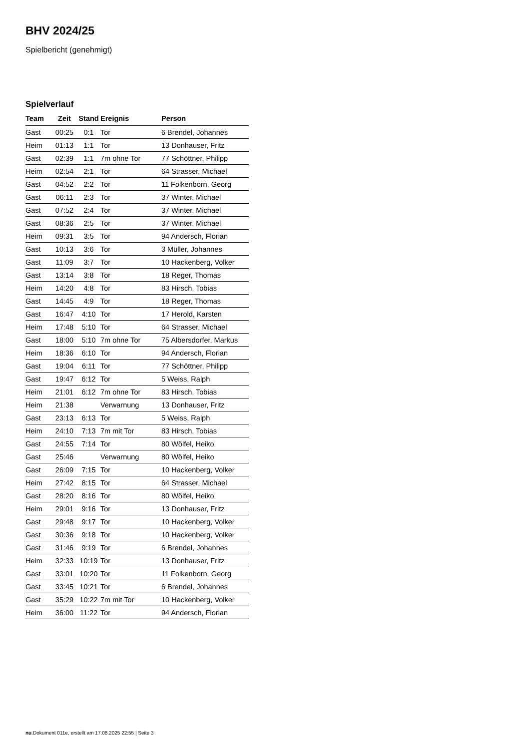BHV 2024/25
Spielbericht (genehmigt)
Spielverlauf
| Team | Zeit | Stand | Ereignis | Person |
| --- | --- | --- | --- | --- |
| Gast | 00:25 | 0:1 | Tor | 6 Brendel, Johannes |
| Heim | 01:13 | 1:1 | Tor | 13 Donhauser, Fritz |
| Gast | 02:39 | 1:1 | 7m ohne Tor | 77 Schöttner, Philipp |
| Heim | 02:54 | 2:1 | Tor | 64 Strasser, Michael |
| Gast | 04:52 | 2:2 | Tor | 11 Folkenborn, Georg |
| Gast | 06:11 | 2:3 | Tor | 37 Winter, Michael |
| Gast | 07:52 | 2:4 | Tor | 37 Winter, Michael |
| Gast | 08:36 | 2:5 | Tor | 37 Winter, Michael |
| Heim | 09:31 | 3:5 | Tor | 94 Andersch, Florian |
| Gast | 10:13 | 3:6 | Tor | 3 Müller, Johannes |
| Gast | 11:09 | 3:7 | Tor | 10 Hackenberg, Volker |
| Gast | 13:14 | 3:8 | Tor | 18 Reger, Thomas |
| Heim | 14:20 | 4:8 | Tor | 83 Hirsch, Tobias |
| Gast | 14:45 | 4:9 | Tor | 18 Reger, Thomas |
| Gast | 16:47 | 4:10 | Tor | 17 Herold, Karsten |
| Heim | 17:48 | 5:10 | Tor | 64 Strasser, Michael |
| Gast | 18:00 | 5:10 | 7m ohne Tor | 75 Albersdorfer, Markus |
| Heim | 18:36 | 6:10 | Tor | 94 Andersch, Florian |
| Gast | 19:04 | 6:11 | Tor | 77 Schöttner, Philipp |
| Gast | 19:47 | 6:12 | Tor | 5 Weiss, Ralph |
| Heim | 21:01 | 6:12 | 7m ohne Tor | 83 Hirsch, Tobias |
| Heim | 21:38 | | Verwarnung | 13 Donhauser, Fritz |
| Gast | 23:13 | 6:13 | Tor | 5 Weiss, Ralph |
| Heim | 24:10 | 7:13 | 7m mit Tor | 83 Hirsch, Tobias |
| Gast | 24:55 | 7:14 | Tor | 80 Wölfel, Heiko |
| Gast | 25:46 | | Verwarnung | 80 Wölfel, Heiko |
| Gast | 26:09 | 7:15 | Tor | 10 Hackenberg, Volker |
| Heim | 27:42 | 8:15 | Tor | 64 Strasser, Michael |
| Gast | 28:20 | 8:16 | Tor | 80 Wölfel, Heiko |
| Heim | 29:01 | 9:16 | Tor | 13 Donhauser, Fritz |
| Gast | 29:48 | 9:17 | Tor | 10 Hackenberg, Volker |
| Gast | 30:36 | 9:18 | Tor | 10 Hackenberg, Volker |
| Gast | 31:46 | 9:19 | Tor | 6 Brendel, Johannes |
| Heim | 32:33 | 10:19 | Tor | 13 Donhauser, Fritz |
| Gast | 33:01 | 10:20 | Tor | 11 Folkenborn, Georg |
| Gast | 33:45 | 10:21 | Tor | 6 Brendel, Johannes |
| Gast | 35:29 | 10:22 | 7m mit Tor | 10 Hackenberg, Volker |
| Heim | 36:00 | 11:22 | Tor | 94 Andersch, Florian |
nu.Dokument 011e, erstellt am 17.08.2025 22:55 | Seite 3